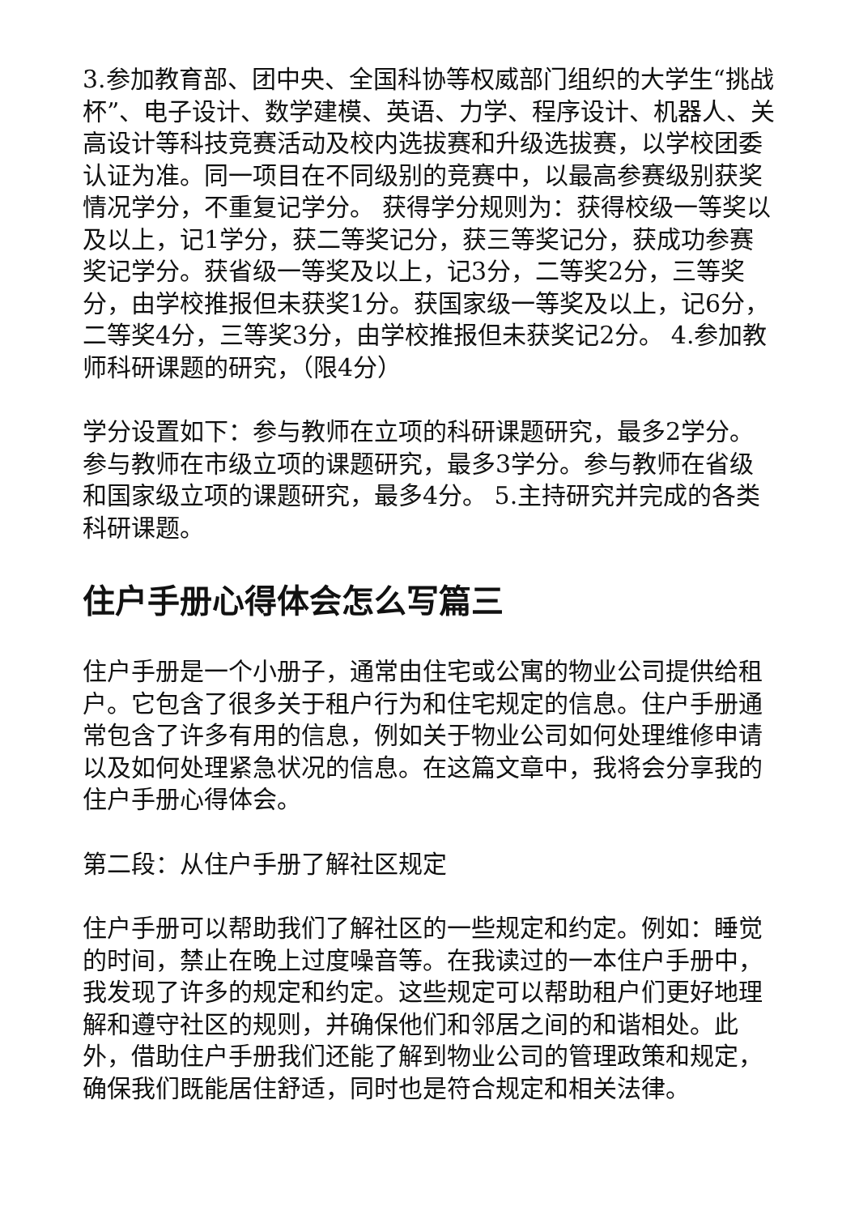3.参加教育部、团中央、全国科协等权威部门组织的大学生“挑战杯”、电子设计、数学建模、英语、力学、程序设计、机器人、关高设计等科技竞赛活动及校内选拔赛和升级选拔赛，以学校团委认证为准。同一项目在不同级别的竞赛中，以最高参赛级别获奖情况学分，不重复记学分。 获得学分规则为：获得校级一等奖以及以上，记1学分，获二等奖记分，获三等奖记分，获成功参赛奖记学分。获省级一等奖及以上，记3分，二等奖2分，三等奖分，由学校推报但未获奖1分。获国家级一等奖及以上，记6分，二等奖4分，三等奖3分，由学校推报但未获奖记2分。 4.参加教师科研课题的研究，（限4分）
学分设置如下：参与教师在立项的科研课题研究，最多2学分。参与教师在市级立项的课题研究，最多3学分。参与教师在省级和国家级立项的课题研究，最多4分。 5.主持研究并完成的各类科研课题。
住户手册心得体会怎么写篇三
住户手册是一个小册子，通常由住宅或公寓的物业公司提供给租户。它包含了很多关于租户行为和住宅规定的信息。住户手册通常包含了许多有用的信息，例如关于物业公司如何处理维修申请以及如何处理紧急状况的信息。在这篇文章中，我将会分享我的住户手册心得体会。
第二段：从住户手册了解社区规定
住户手册可以帮助我们了解社区的一些规定和约定。例如：睡觉的时间，禁止在晚上过度噪音等。在我读过的一本住户手册中，我发现了许多的规定和约定。这些规定可以帮助租户们更好地理解和遵守社区的规则，并确保他们和邻居之间的和谐相处。此外，借助住户手册我们还能了解到物业公司的管理政策和规定，确保我们既能居住舒适，同时也是符合规定和相关法律。